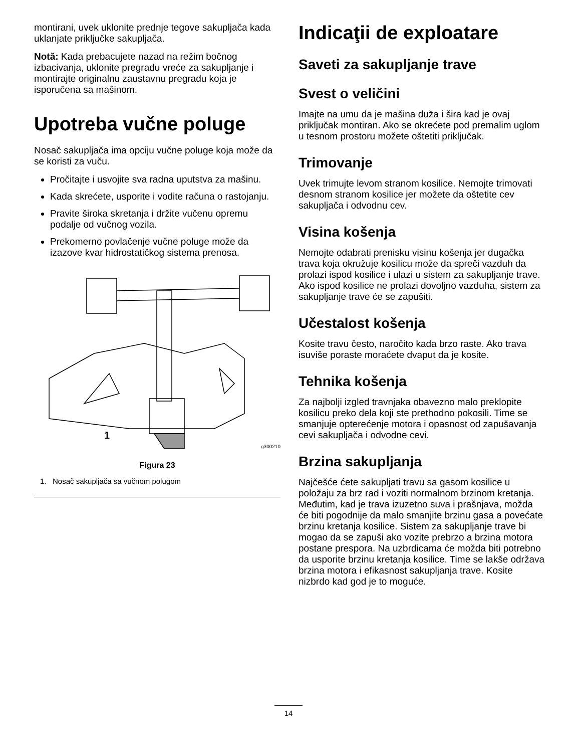montirani, uvek uklonite prednje tegove sakupljača kada uklanjate priključke sakupljača.
Notă: Kada prebacujete nazad na režim bočnog izbacivanja, uklonite pregradu vreće za sakupljanje i montirajte originalnu zaustavnu pregradu koja je isporučena sa mašinom.
Upotreba vučne poluge
Nosač sakupljača ima opciju vučne poluge koja može da se koristi za vuču.
Pročitajte i usvojite sva radna uputstva za mašinu.
Kada skrećete, usporite i vodite računa o rastojanju.
Pravite široka skretanja i držite vučenu opremu podalje od vučnog vozila.
Prekomerno povlačenje vučne poluge može da izazove kvar hidrostatičkog sistema prenosa.
1
g300210
Figura 23
1. Nosač sakupljača sa vučnom polugom
Indicaţii de exploatare
Saveti za sakupljanje trave
Svest o veličini
Imajte na umu da je mašina duža i šira kad je ovaj priključak montiran. Ako se okrećete pod premalim uglom u tesnom prostoru možete oštetiti priključak.
Trimovanje
Uvek trimujte levom stranom kosilice. Nemojte trimovati desnom stranom kosilice jer možete da oštetite cev sakupljača i odvodnu cev.
Visina košenja
Nemojte odabrati prenisku visinu košenja jer dugačka trava koja okružuje kosilicu može da spreči vazduh da prolazi ispod kosilice i ulazi u sistem za sakupljanje trave. Ako ispod kosilice ne prolazi dovoljno vazduha, sistem za sakupljanje trave će se zapušiti.
Učestalost košenja
Kosite travu često, naročito kada brzo raste. Ako trava isuviše poraste moraćete dvaput da je kosite.
Tehnika košenja
Za najbolji izgled travnjaka obavezno malo preklopite kosilicu preko dela koji ste prethodno pokosili. Time se smanjuje opterećenje motora i opasnost od zapušavanja cevi sakupljača i odvodne cevi.
Brzina sakupljanja
Najčešće ćete sakupljati travu sa gasom kosilice u položaju za brz rad i voziti normalnom brzinom kretanja. Međutim, kad je trava izuzetno suva i prašnjava, možda će biti pogodnije da malo smanjite brzinu gasa a povećate brzinu kretanja kosilice. Sistem za sakupljanje trave bi mogao da se zapuši ako vozite prebrzo a brzina motora postane prespora. Na uzbrdicama će možda biti potrebno da usporite brzinu kretanja kosilice. Time se lakše održava brzina motora i efikasnost sakupljanja trave. Kosite nizbrdo kad god je to moguće.
14